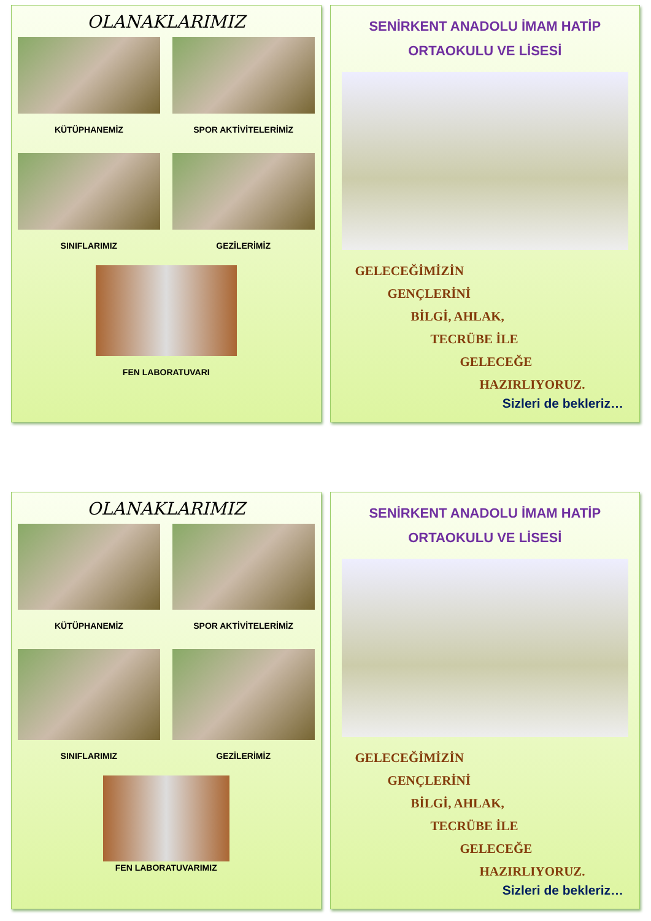OLANAKLARIMIZ
KÜTÜPHANEMİZ
SPOR AKTİVİTELERİMİZ
SINIFLARIMIZ
GEZİLERİMİZ
FEN LABORATUVARI
SENİRKENT ANADOLU İMAM HATİP
ORTAOKULU VE LİSESİ
GELECEĞİMİZİN
GENÇLERİNİ
BİLGİ, AHLAK,
TECRÜBE İLE
GELECEĞE
HAZIRLIYORUZ.
Sizleri de bekleriz…
OLANAKLARIMIZ
KÜTÜPHANEMİZ
SPOR AKTİVİTELERİMİZ
SINIFLARIMIZ
GEZİLERİMİZ
FEN LABORATUVARIMIZ
SENİRKENT ANADOLU İMAM HATİP
ORTAOKULU VE LİSESİ
GELECEĞİMİZİN
GENÇLERİNİ
BİLGİ, AHLAK,
TECRÜBE İLE
GELECEĞE
HAZIRLIYORUZ.
Sizleri de bekleriz…